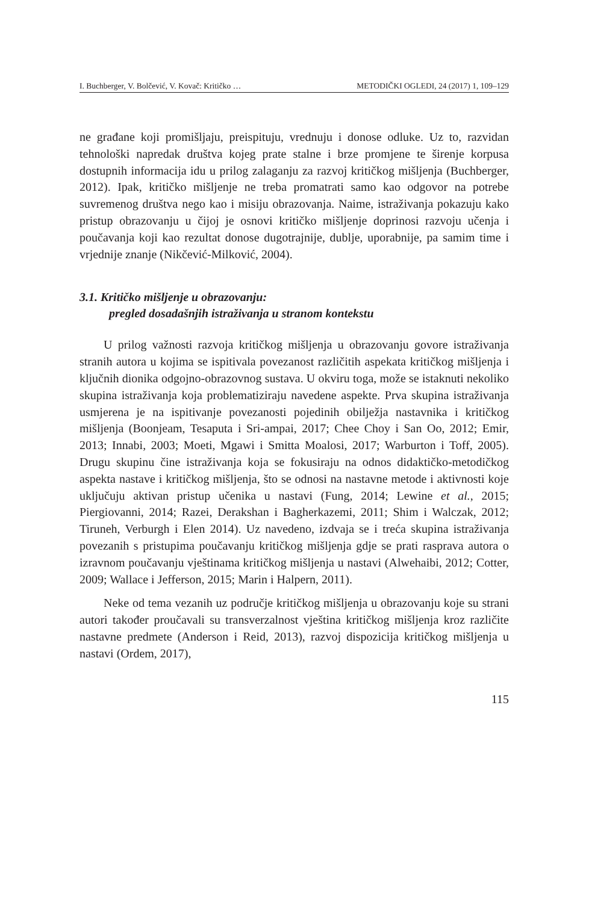I. Buchberger, V. Bolčević, V. Kovač: Kritičko … METODIČKI OGLEDI, 24 (2017) 1, 109–129
ne građane koji promišljaju, preispituju, vrednuju i donose odluke. Uz to, razvidan tehnološki napredak društva kojeg prate stalne i brze promjene te širenje korpusa dostupnih informacija idu u prilog zalaganju za razvoj kritičkog mišljenja (Buchberger, 2012). Ipak, kritičko mišljenje ne treba promatrati samo kao odgovor na potrebe suvremenog društva nego kao i misiju obrazovanja. Naime, istraživanja pokazuju kako pristup obrazovanju u čijoj je osnovi kritičko mišljenje doprinosi razvoju učenja i poučavanja koji kao rezultat donose dugotrajnije, dublje, uporabnije, pa samim time i vrjednije znanje (Nikčević-Milković, 2004).
3.1. Kritičko mišljenje u obrazovanju:
pregled dosadašnjih istraživanja u stranom kontekstu
U prilog važnosti razvoja kritičkog mišljenja u obrazovanju govore istraživanja stranih autora u kojima se ispitivala povezanost različitih aspekata kritičkog mišljenja i ključnih dionika odgojno-obrazovnog sustava. U okviru toga, može se istaknuti nekoliko skupina istraživanja koja problematiziraju navedene aspekte. Prva skupina istraživanja usmjerena je na ispitivanje povezanosti pojedinih obilježja nastavnika i kritičkog mišljenja (Boonjeam, Tesaputa i Sri-ampai, 2017; Chee Choy i San Oo, 2012; Emir, 2013; Innabi, 2003; Moeti, Mgawi i Smitta Moalosi, 2017; Warburton i Toff, 2005). Drugu skupinu čine istraživanja koja se fokusiraju na odnos didaktičko-metodičkog aspekta nastave i kritičkog mišljenja, što se odnosi na nastavne metode i aktivnosti koje uključuju aktivan pristup učenika u nastavi (Fung, 2014; Lewine et al., 2015; Piergiovanni, 2014; Razei, Derakshan i Bagherkazemi, 2011; Shim i Walczak, 2012; Tiruneh, Verburgh i Elen 2014). Uz navedeno, izdvaja se i treća skupina istraživanja povezanih s pristupima poučavanju kritičkog mišljenja gdje se prati rasprava autora o izravnom poučavanju vještinama kritičkog mišljenja u nastavi (Alwehaibi, 2012; Cotter, 2009; Wallace i Jefferson, 2015; Marin i Halpern, 2011).
Neke od tema vezanih uz područje kritičkog mišljenja u obrazovanju koje su strani autori također proučavali su transverzalnost vještina kritičkog mišljenja kroz različite nastavne predmete (Anderson i Reid, 2013), razvoj dispozicija kritičkog mišljenja u nastavi (Ordem, 2017),
115